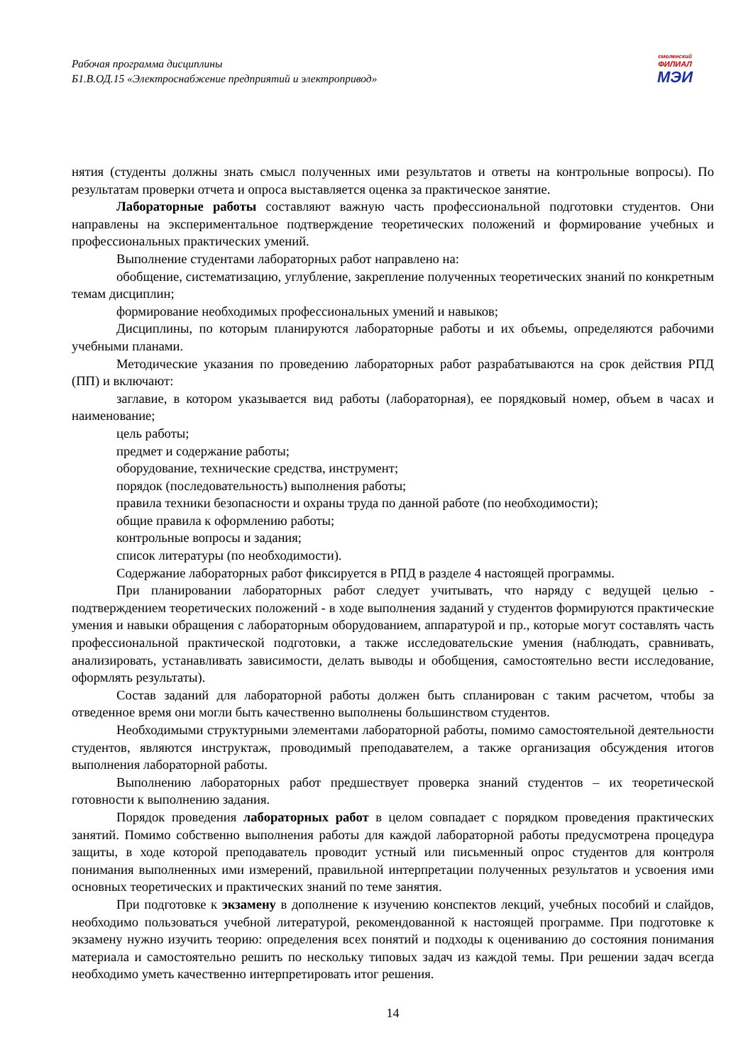Рабочая программа дисциплины
Б1.В.ОД.15 «Электроснабжение предприятий и электропривод»
смоленский
ФИЛИАЛ
МЭИ
нятия (студенты должны знать смысл полученных ими результатов и ответы на контрольные вопросы). По результатам проверки отчета и опроса выставляется оценка за практическое занятие.
Лабораторные работы составляют важную часть профессиональной подготовки студентов. Они направлены на экспериментальное подтверждение теоретических положений и формирование учебных и профессиональных практических умений.
Выполнение студентами лабораторных работ направлено на:
обобщение, систематизацию, углубление, закрепление полученных теоретических знаний по конкретным темам дисциплин;
формирование необходимых профессиональных умений и навыков;
Дисциплины, по которым планируются лабораторные работы и их объемы, определяются рабочими учебными планами.
Методические указания по проведению лабораторных работ разрабатываются на срок действия РПД (ПП) и включают:
заглавие, в котором указывается вид работы (лабораторная), ее порядковый номер, объем в часах и наименование;
цель работы;
предмет и содержание работы;
оборудование, технические средства, инструмент;
порядок (последовательность) выполнения работы;
правила техники безопасности и охраны труда по данной работе (по необходимости);
общие правила к оформлению работы;
контрольные вопросы и задания;
список литературы (по необходимости).
Содержание лабораторных работ фиксируется в РПД в разделе 4 настоящей программы.
При планировании лабораторных работ следует учитывать, что наряду с ведущей целью - подтверждением теоретических положений - в ходе выполнения заданий у студентов формируются практические умения и навыки обращения с лабораторным оборудованием, аппаратурой и пр., которые могут составлять часть профессиональной практической подготовки, а также исследовательские умения (наблюдать, сравнивать, анализировать, устанавливать зависимости, делать выводы и обобщения, самостоятельно вести исследование, оформлять результаты).
Состав заданий для лабораторной работы должен быть спланирован с таким расчетом, чтобы за отведенное время они могли быть качественно выполнены большинством студентов.
Необходимыми структурными элементами лабораторной работы, помимо самостоятельной деятельности студентов, являются инструктаж, проводимый преподавателем, а также организация обсуждения итогов выполнения лабораторной работы.
Выполнению лабораторных работ предшествует проверка знаний студентов – их теоретической готовности к выполнению задания.
Порядок проведения лабораторных работ в целом совпадает с порядком проведения практических занятий. Помимо собственно выполнения работы для каждой лабораторной работы предусмотрена процедура защиты, в ходе которой преподаватель проводит устный или письменный опрос студентов для контроля понимания выполненных ими измерений, правильной интерпретации полученных результатов и усвоения ими основных теоретических и практических знаний по теме занятия.
При подготовке к экзамену в дополнение к изучению конспектов лекций, учебных пособий и слайдов, необходимо пользоваться учебной литературой, рекомендованной к настоящей программе. При подготовке к экзамену нужно изучить теорию: определения всех понятий и подходы к оцениванию до состояния понимания материала и самостоятельно решить по нескольку типовых задач из каждой темы. При решении задач всегда необходимо уметь качественно интерпретировать итог решения.
14